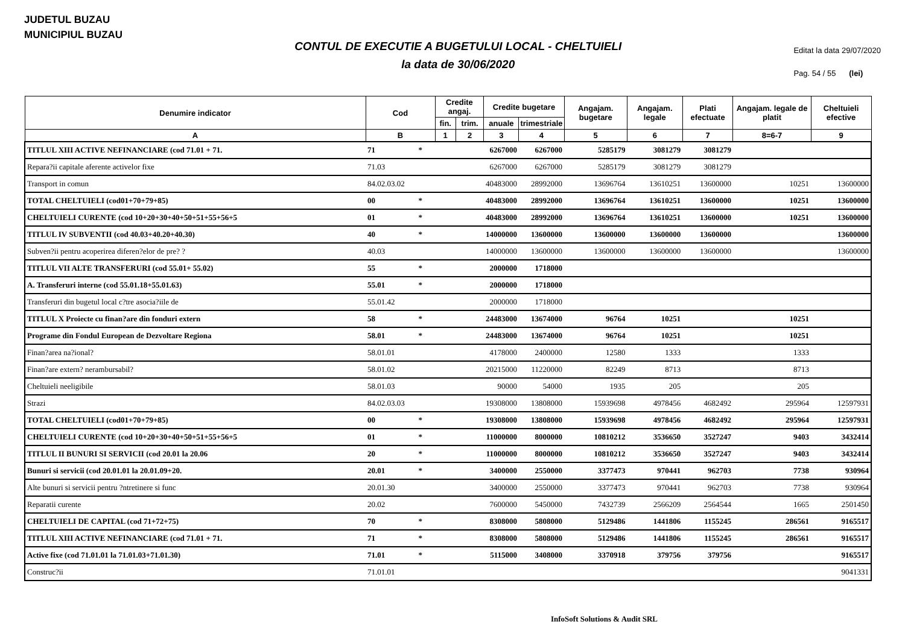JUDETUL BUZAU
MUNICIPIUL BUZAU
CONTUL DE EXECUTIE A BUGETULUI LOCAL - CHELTUIELI
la data de 30/06/2020
Editat la data 29/07/2020
Pag. 54 / 55 (lei)
| Denumire indicator | Cod | Credite angaj. | | Credite bugetare | | Angajam. bugetare | Angajam. legale | Plati efectuate | Angajam. legale de platit | Cheltuieli efective |
| --- | --- | --- | --- | --- | --- | --- | --- | --- | --- | --- |
| | | fin. | trim. | anuale | trimestriale | | | | | |
| A | B | 1 | 2 | 3 | 4 | 5 | 6 | 7 | 8=6-7 | 9 |
| TITLUL XIII ACTIVE NEFINANCIARE (cod 71.01 + 71. | 71 * | | | 6267000 | 6267000 | 5285179 | 3081279 | 3081279 | | |
| Repara?ii capitale aferente activelor fixe | 71.03 | | | 6267000 | 6267000 | 5285179 | 3081279 | 3081279 | | |
| Transport in comun | 84.02.03.02 | | | 40483000 | 28992000 | 13696764 | 13610251 | 13600000 | 10251 | 13600000 |
| TOTAL CHELTUIELI (cod01+70+79+85) | 00 * | | | 40483000 | 28992000 | 13696764 | 13610251 | 13600000 | 10251 | 13600000 |
| CHELTUIELI CURENTE (cod 10+20+30+40+50+51+55+56+5 | 01 * | | | 40483000 | 28992000 | 13696764 | 13610251 | 13600000 | 10251 | 13600000 |
| TITLUL IV SUBVENTII (cod 40.03+40.20+40.30) | 40 * | | | 14000000 | 13600000 | 13600000 | 13600000 | 13600000 | | 13600000 |
| Subven?ii pentru acoperirea diferen?elor de pre? ? | 40.03 | | | 14000000 | 13600000 | 13600000 | 13600000 | 13600000 | | 13600000 |
| TITLUL VII ALTE TRANSFERURI (cod 55.01+ 55.02) | 55 * | | | 2000000 | 1718000 | | | | | |
| A. Transferuri interne (cod 55.01.18+55.01.63) | 55.01 * | | | 2000000 | 1718000 | | | | | |
| Transferuri din bugetul local c?tre asocia?iile de | 55.01.42 | | | 2000000 | 1718000 | | | | | |
| TITLUL X Proiecte cu finan?are din fonduri extern | 58 * | | | 24483000 | 13674000 | 96764 | 10251 | | 10251 | |
| Programe din Fondul European de Dezvoltare Regiona | 58.01 * | | | 24483000 | 13674000 | 96764 | 10251 | | 10251 | |
| Finan?area na?ional? | 58.01.01 | | | 4178000 | 2400000 | 12580 | 1333 | | 1333 | |
| Finan?are extern? nerambursabil? | 58.01.02 | | | 20215000 | 11220000 | 82249 | 8713 | | 8713 | |
| Cheltuieli neeligibile | 58.01.03 | | | 90000 | 54000 | 1935 | 205 | | 205 | |
| Strazi | 84.02.03.03 | | | 19308000 | 13808000 | 15939698 | 4978456 | 4682492 | 295964 | 12597931 |
| TOTAL CHELTUIELI (cod01+70+79+85) | 00 * | | | 19308000 | 13808000 | 15939698 | 4978456 | 4682492 | 295964 | 12597931 |
| CHELTUIELI CURENTE (cod 10+20+30+40+50+51+55+56+5 | 01 * | | | 11000000 | 8000000 | 10810212 | 3536650 | 3527247 | 9403 | 3432414 |
| TITLUL II BUNURI SI SERVICII (cod 20.01 la 20.06 | 20 * | | | 11000000 | 8000000 | 10810212 | 3536650 | 3527247 | 9403 | 3432414 |
| Bunuri si servicii (cod 20.01.01 la 20.01.09+20. | 20.01 * | | | 3400000 | 2550000 | 3377473 | 970441 | 962703 | 7738 | 930964 |
| Alte bunuri si servicii pentru ?ntretinere si func | 20.01.30 | | | 3400000 | 2550000 | 3377473 | 970441 | 962703 | 7738 | 930964 |
| Reparatii curente | 20.02 | | | 7600000 | 5450000 | 7432739 | 2566209 | 2564544 | 1665 | 2501450 |
| CHELTUIELI DE CAPITAL (cod 71+72+75) | 70 * | | | 8308000 | 5808000 | 5129486 | 1441806 | 1155245 | 286561 | 9165517 |
| TITLUL XIII ACTIVE NEFINANCIARE (cod 71.01 + 71. | 71 * | | | 8308000 | 5808000 | 5129486 | 1441806 | 1155245 | 286561 | 9165517 |
| Active fixe (cod 71.01.01 la 71.01.03+71.01.30) | 71.01 * | | | 5115000 | 3408000 | 3370918 | 379756 | 379756 | | 9165517 |
| Construc?ii | 71.01.01 | | | | | | | | | 9041331 |
InfoSoft Solutions & Audit SRL